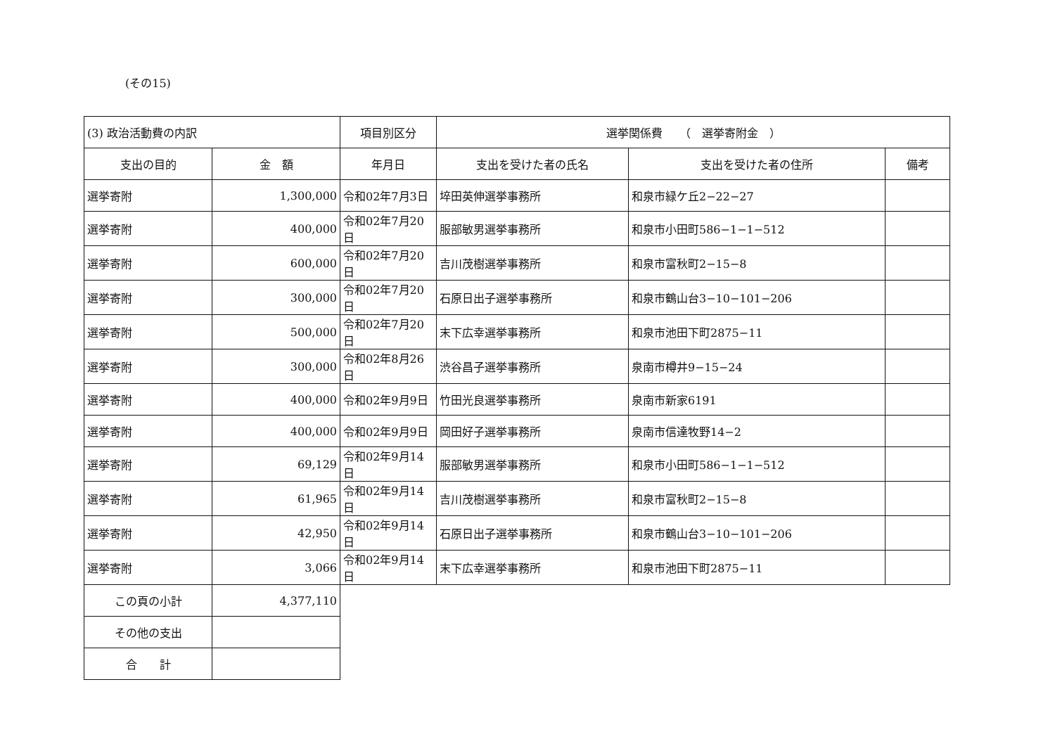(その15)
| (3) 政治活動費の内訳 | | 項目別区分 | 選挙関係費 （ 選挙寄附金 ） | | |
| 支出の目的 | 金 額 | 年月日 | 支出を受けた者の氏名 | 支出を受けた者の住所 | 備考 |
| 選挙寄附 | 1,300,000 | 令和02年7月3日 | 埣田英伸選挙事務所 | 和泉市緑ケ丘2−22−27 | |
| 選挙寄附 | 400,000 | 令和02年7月20日 | 服部敏男選挙事務所 | 和泉市小田町586−1−1−512 | |
| 選挙寄附 | 600,000 | 令和02年7月20日 | 吉川茂樹選挙事務所 | 和泉市富秋町2−15−8 | |
| 選挙寄附 | 300,000 | 令和02年7月20日 | 石原日出子選挙事務所 | 和泉市鶴山台3−10−101−206 | |
| 選挙寄附 | 500,000 | 令和02年7月20日 | 末下広幸選挙事務所 | 和泉市池田下町2875−11 | |
| 選挙寄附 | 300,000 | 令和02年8月26日 | 渋谷昌子選挙事務所 | 泉南市樽井9−15−24 | |
| 選挙寄附 | 400,000 | 令和02年9月9日 | 竹田光良選挙事務所 | 泉南市新家6191 | |
| 選挙寄附 | 400,000 | 令和02年9月9日 | 岡田好子選挙事務所 | 泉南市信達牧野14−2 | |
| 選挙寄附 | 69,129 | 令和02年9月14日 | 服部敏男選挙事務所 | 和泉市小田町586−1−1−512 | |
| 選挙寄附 | 61,965 | 令和02年9月14日 | 吉川茂樹選挙事務所 | 和泉市富秋町2−15−8 | |
| 選挙寄附 | 42,950 | 令和02年9月14日 | 石原日出子選挙事務所 | 和泉市鶴山台3−10−101−206 | |
| 選挙寄附 | 3,066 | 令和02年9月14日 | 末下広幸選挙事務所 | 和泉市池田下町2875−11 | |
| この頁の小計 | 4,377,110 | | | | |
| その他の支出 | | | | | |
| 合 計 | | | | | |